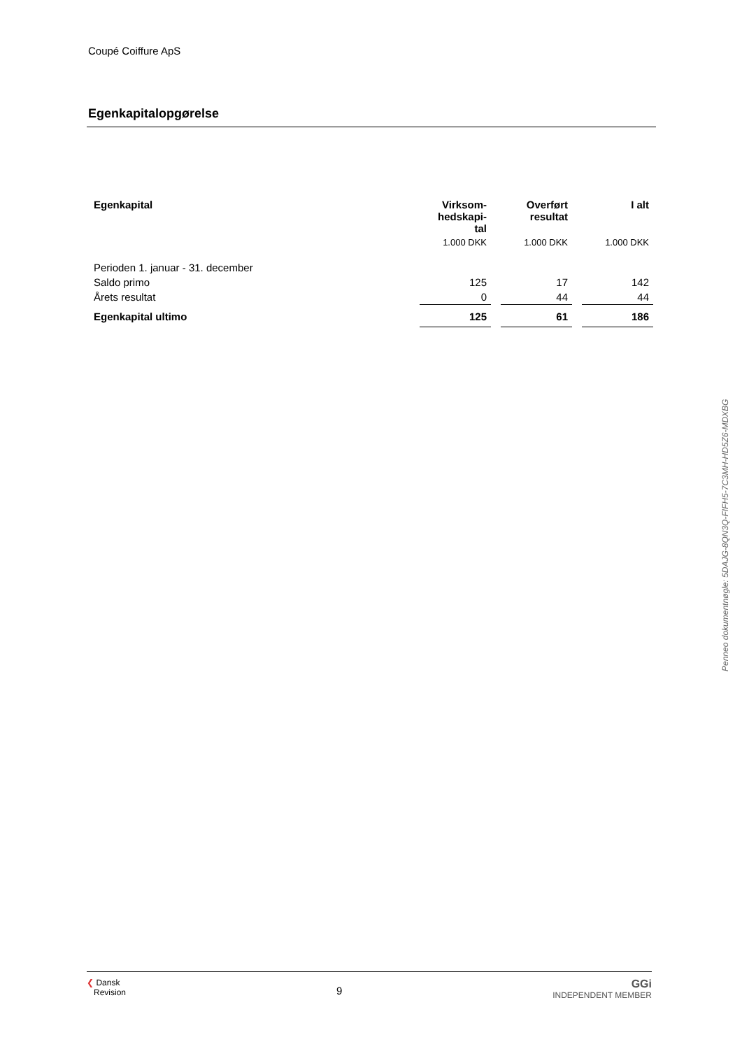Coupé Coiffure ApS
Egenkapitalopgørelse
| Egenkapital | Virksom- hedskapi- tal | | Overført resultat | | I alt |
| | 1.000 DKK | | 1.000 DKK | | 1.000 DKK |
| Perioden 1. januar - 31. december | | | | | |
| Saldo primo | 125 | | 17 | | 142 |
| Årets resultat | 0 | | 44 | | 44 |
| Egenkapital ultimo | 125 | | 61 | | 186 |
Penneo dokumentnøgle: 5DAJG-8QN3Q-FIFH5-7C3MH-HD5Z6-MDXBG
❮ Dansk
Revision
9
GGi
INDEPENDENT MEMBER